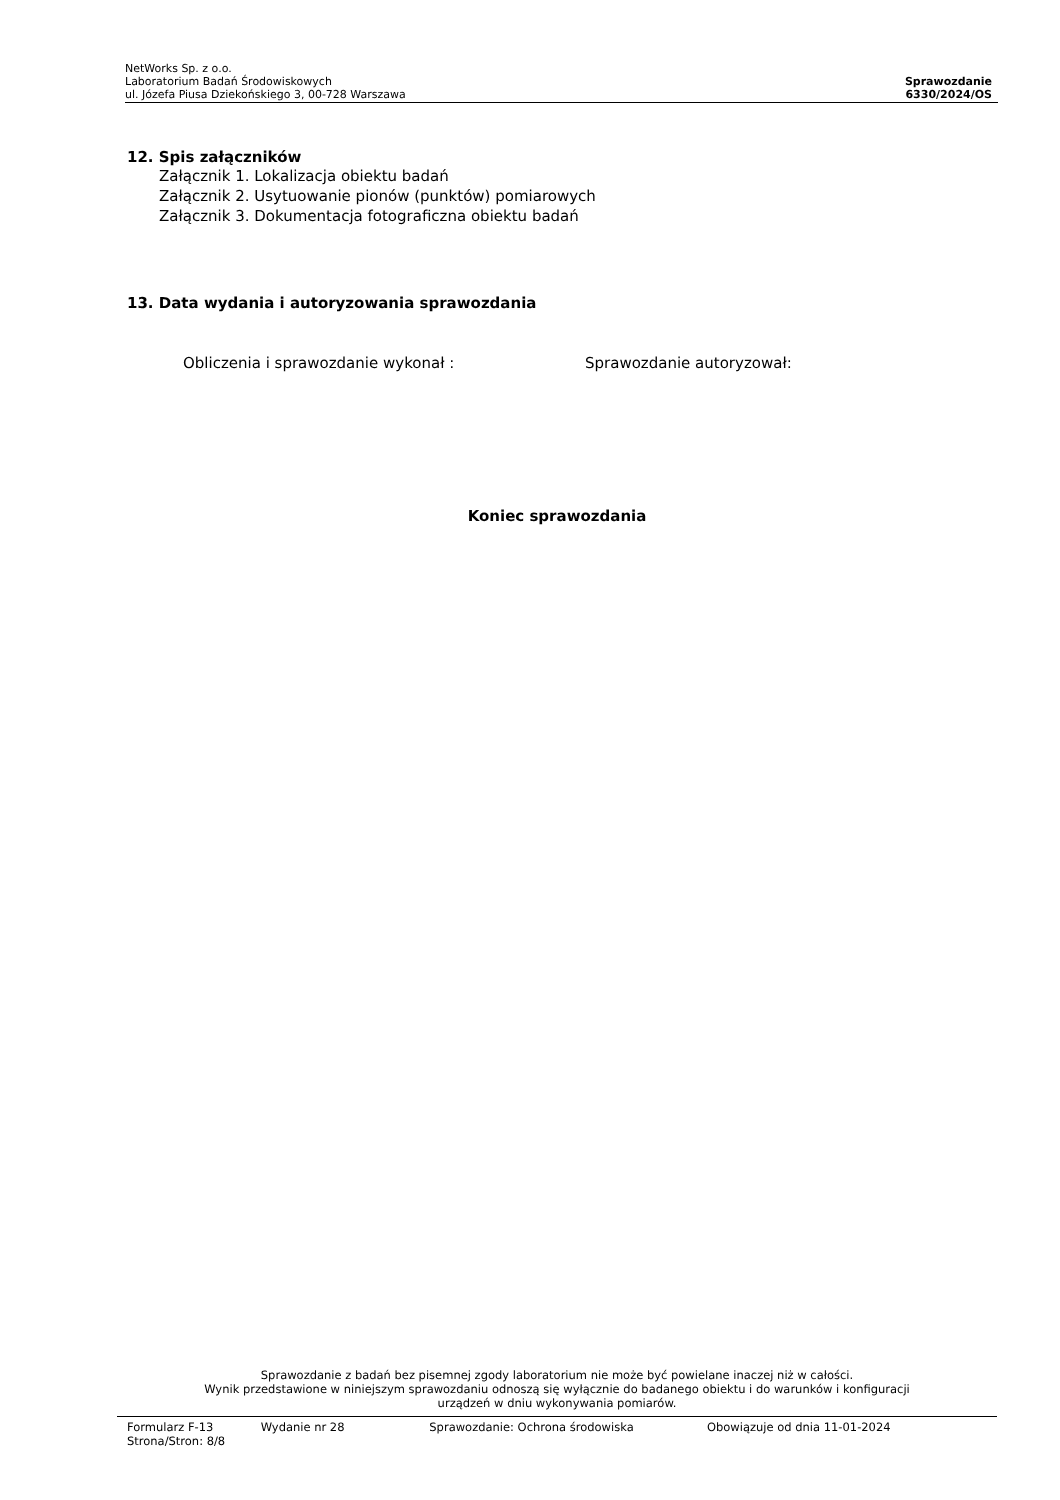NetWorks Sp. z o.o.
Laboratorium Badań Środowiskowych
ul. Józefa Piusa Dziekońskiego 3, 00-728 Warszawa
Sprawozdanie
6330/2024/OS
12. Spis załączników
Załącznik 1. Lokalizacja obiektu badań
Załącznik 2. Usytuowanie pionów (punktów) pomiarowych
Załącznik 3. Dokumentacja fotograficzna obiektu badań
13. Data wydania i autoryzowania sprawozdania
Obliczenia i sprawozdanie wykonał : Sprawozdanie autoryzował:
Koniec sprawozdania
Sprawozdanie z badań bez pisemnej zgody laboratorium nie może być powielane inaczej niż w całości.
Wynik przedstawione w niniejszym sprawozdaniu odnoszą się wyłącznie do badanego obiektu i do warunków i konfiguracji
urządzeń w dniu wykonywania pomiarów.
Formularz F-13 Wydanie nr 28 Sprawozdanie: Ochrona środowiska Obowiązuje od dnia 11-01-2024
Strona/Stron: 8/8